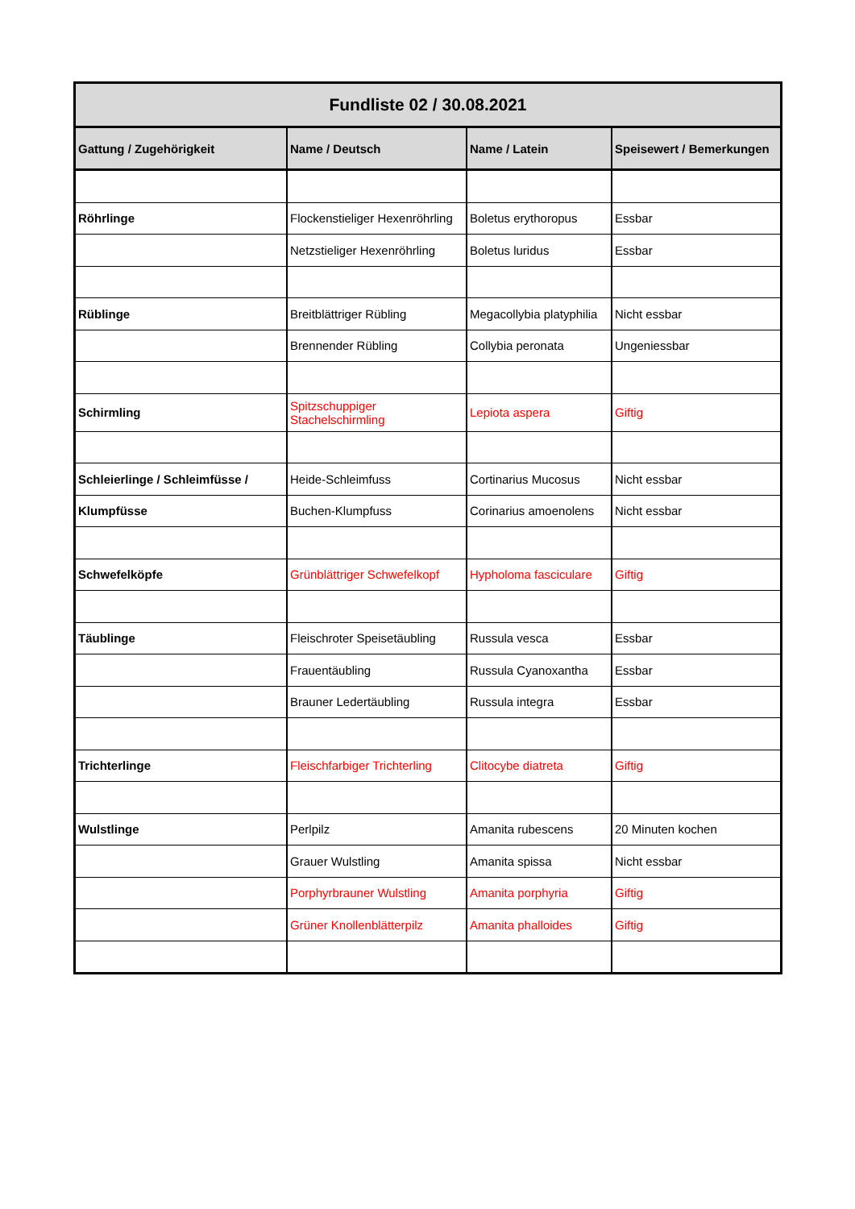| Fundliste 02 / 30.08.2021 | | | |
| --- | --- | --- | --- |
| Gattung / Zugehörigkeit | Name / Deutsch | Name / Latein | Speisewert / Bemerkungen |
| Röhrlinge | Flockenstieliger Hexenröhrling | Boletus erythoropus | Essbar |
| | Netzstieliger Hexenröhrling | Boletus luridus | Essbar |
| Rüblinge | Breitblättriger Rübling | Megacollybia platyphilia | Nicht essbar |
| | Brennender Rübling | Collybia peronata | Ungeniessbar |
| Schirmling | Spitzschuppiger Stachelschirmling | Lepiota aspera | Giftig |
| Schleierlinge / Schleimfüsse / | Heide-Schleimfuss | Cortinarius Mucosus | Nicht essbar |
| Klumpfüsse | Buchen-Klumpfuss | Corinarius amoenolens | Nicht essbar |
| Schwefelköpfe | Grünblättriger Schwefelkopf | Hypholoma fasciculare | Giftig |
| Täublinge | Fleischroter Speisetäubling | Russula vesca | Essbar |
| | Frauentäubling | Russula Cyanoxantha | Essbar |
| | Brauner Ledertäubling | Russula integra | Essbar |
| Trichterlinge | Fleischfarbiger Trichterling | Clitocybe diatreta | Giftig |
| Wulstlinge | Perlpilz | Amanita rubescens | 20 Minuten kochen |
| | Grauer Wulstling | Amanita spissa | Nicht essbar |
| | Porphyrbrauner Wulstling | Amanita porphyria | Giftig |
| | Grüner Knollenblätterpilz | Amanita phalloides | Giftig |